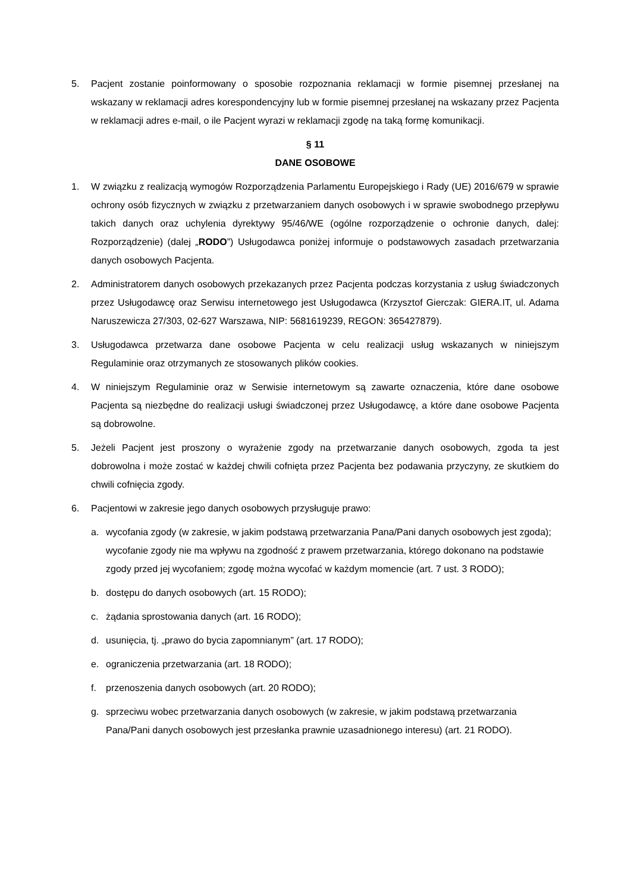5. Pacjent zostanie poinformowany o sposobie rozpoznania reklamacji w formie pisemnej przesłanej na wskazany w reklamacji adres korespondencyjny lub w formie pisemnej przesłanej na wskazany przez Pacjenta w reklamacji adres e-mail, o ile Pacjent wyrazi w reklamacji zgodę na taką formę komunikacji.
§ 11
DANE OSOBOWE
1. W związku z realizacją wymogów Rozporządzenia Parlamentu Europejskiego i Rady (UE) 2016/679 w sprawie ochrony osób fizycznych w związku z przetwarzaniem danych osobowych i w sprawie swobodnego przepływu takich danych oraz uchylenia dyrektywy 95/46/WE (ogólne rozporządzenie o ochronie danych, dalej: Rozporządzenie) (dalej „RODO”) Usługodawca poniżej informuje o podstawowych zasadach przetwarzania danych osobowych Pacjenta.
2. Administratorem danych osobowych przekazanych przez Pacjenta podczas korzystania z usług świadczonych przez Usługodawcę oraz Serwisu internetowego jest Usługodawca (Krzysztof Gierczak: GIERA.IT, ul. Adama Naruszewicza 27/303, 02-627 Warszawa, NIP: 5681619239, REGON: 365427879).
3. Usługodawca przetwarza dane osobowe Pacjenta w celu realizacji usług wskazanych w niniejszym Regulaminie oraz otrzymanych ze stosowanych plików cookies.
4. W niniejszym Regulaminie oraz w Serwisie internetowym są zawarte oznaczenia, które dane osobowe Pacjenta są niezbędne do realizacji usługi świadczonej przez Usługodawcę, a które dane osobowe Pacjenta są dobrowolne.
5. Jeżeli Pacjent jest proszony o wyrażenie zgody na przetwarzanie danych osobowych, zgoda ta jest dobrowolna i może zostać w każdej chwili cofnięta przez Pacjenta bez podawania przyczyny, ze skutkiem do chwili cofnięcia zgody.
6. Pacjentowi w zakresie jego danych osobowych przysługuje prawo:
a. wycofania zgody (w zakresie, w jakim podstawą przetwarzania Pana/Pani danych osobowych jest zgoda); wycofanie zgody nie ma wpływu na zgodność z prawem przetwarzania, którego dokonano na podstawie zgody przed jej wycofaniem; zgodę można wycofać w każdym momencie (art. 7 ust. 3 RODO);
b. dostępu do danych osobowych (art. 15 RODO);
c. żądania sprostowania danych (art. 16 RODO);
d. usunięcia, tj. „prawo do bycia zapomnianym” (art. 17 RODO);
e. ograniczenia przetwarzania (art. 18 RODO);
f. przenoszenia danych osobowych (art. 20 RODO);
g. sprzeciwu wobec przetwarzania danych osobowych (w zakresie, w jakim podstawą przetwarzania Pana/Pani danych osobowych jest przesłanka prawnie uzasadnionego interesu) (art. 21 RODO).